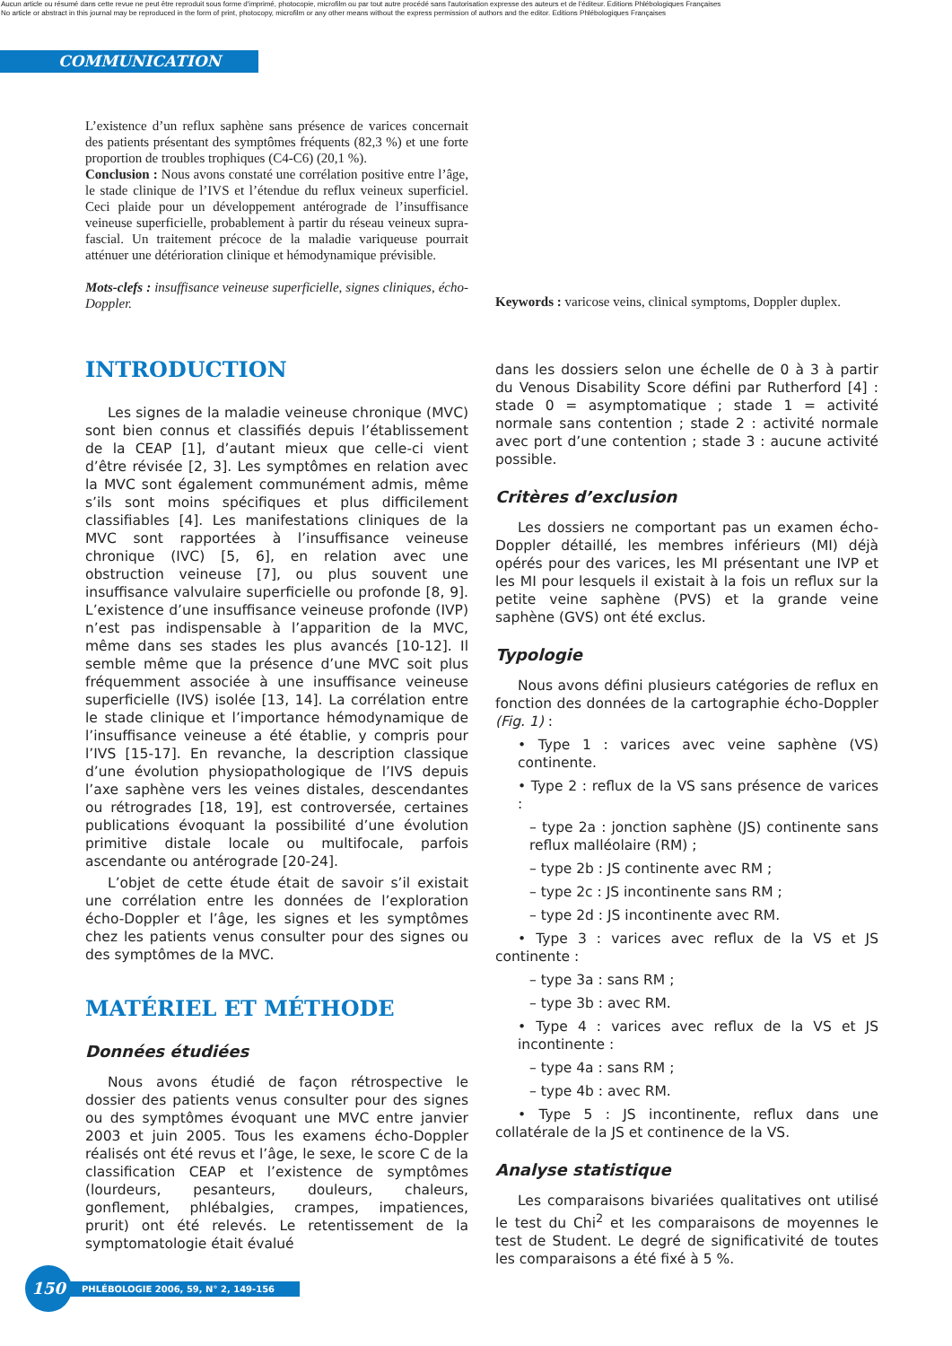Aucun article ou résumé dans cette revue ne peut être reproduit sous forme d'imprimé, photocopie, microfilm ou par tout autre procédé sans l'autorisation expresse des auteurs et de l'éditeur. Editions Phlébologiques Françaises
No article or abstract in this journal may be reproduced in the form of print, photocopy, microfilm or any other means without the express permission of authors and the editor. Editions Phlébologiques Françaises
COMMUNICATION
L’existence d’un reflux saphène sans présence de varices concernait des patients présentant des symptômes fréquents (82,3 %) et une forte proportion de troubles trophiques (C4-C6) (20,1 %).
Conclusion : Nous avons constaté une corrélation positive entre l’âge, le stade clinique de l’IVS et l’étendue du reflux veineux superficiel. Ceci plaide pour un développement antérograde de l’insuffisance veineuse superficielle, probablement à partir du réseau veineux supra-fascial. Un traitement précoce de la maladie variqueuse pourrait atténuer une détérioration clinique et hémodynamique prévisible.
Mots-clefs : insuffisance veineuse superficielle, signes cliniques, écho-Doppler.
Keywords : varicose veins, clinical symptoms, Doppler duplex.
INTRODUCTION
Les signes de la maladie veineuse chronique (MVC) sont bien connus et classifiés depuis l’établissement de la CEAP [1], d’autant mieux que celle-ci vient d’être révisée [2, 3]. Les symptômes en relation avec la MVC sont également communément admis, même s’ils sont moins spécifiques et plus difficilement classifiables [4]. Les manifestations cliniques de la MVC sont rapportées à l’insuffisance veineuse chronique (IVC) [5, 6], en relation avec une obstruction veineuse [7], ou plus souvent une insuffisance valvulaire superficielle ou profonde [8, 9]. L’existence d’une insuffisance veineuse profonde (IVP) n’est pas indispensable à l’apparition de la MVC, même dans ses stades les plus avancés [10-12]. Il semble même que la présence d’une MVC soit plus fréquemment associée à une insuffisance veineuse superficielle (IVS) isolée [13, 14]. La corrélation entre le stade clinique et l’importance hémodynamique de l’insuffisance veineuse a été établie, y compris pour l’IVS [15-17]. En revanche, la description classique d’une évolution physiopathologique de l’IVS depuis l’axe saphène vers les veines distales, descendantes ou rétrogrades [18, 19], est controversée, certaines publications évoquant la possibilité d’une évolution primitive distale locale ou multifocale, parfois ascendante ou antérograde [20-24].
L’objet de cette étude était de savoir s’il existait une corrélation entre les données de l’exploration écho-Doppler et l’âge, les signes et les symptômes chez les patients venus consulter pour des signes ou des symptômes de la MVC.
MATÉRIEL ET MÉTHODE
Données étudiées
Nous avons étudié de façon rétrospective le dossier des patients venus consulter pour des signes ou des symptômes évoquant une MVC entre janvier 2003 et juin 2005. Tous les examens écho-Doppler réalisés ont été revus et l’âge, le sexe, le score C de la classification CEAP et l’existence de symptômes (lourdeurs, pesanteurs, douleurs, chaleurs, gonflement, phlébalgies, crampes, impatiences, prurit) ont été relevés. Le retentissement de la symptomatologie était évalué
dans les dossiers selon une échelle de 0 à 3 à partir du Venous Disability Score défini par Rutherford [4] : stade 0 = asymptomatique ; stade 1 = activité normale sans contention ; stade 2 : activité normale avec port d’une contention ; stade 3 : aucune activité possible.
Critères d’exclusion
Les dossiers ne comportant pas un examen écho-Doppler détaillé, les membres inférieurs (MI) déjà opérés pour des varices, les MI présentant une IVP et les MI pour lesquels il existait à la fois un reflux sur la petite veine saphène (PVS) et la grande veine saphène (GVS) ont été exclus.
Typologie
Nous avons défini plusieurs catégories de reflux en fonction des données de la cartographie écho-Doppler (Fig. 1) :
• Type 1 : varices avec veine saphène (VS) continente.
• Type 2 : reflux de la VS sans présence de varices :
– type 2a : jonction saphène (JS) continente sans reflux malléolaire (RM) ;
– type 2b : JS continente avec RM ;
– type 2c : JS incontinente sans RM ;
– type 2d : JS incontinente avec RM.
• Type 3 : varices avec reflux de la VS et JS continente :
– type 3a : sans RM ;
– type 3b : avec RM.
• Type 4 : varices avec reflux de la VS et JS incontinente :
– type 4a : sans RM ;
– type 4b : avec RM.
• Type 5 : JS incontinente, reflux dans une collatérale de la JS et continence de la VS.
Analyse statistique
Les comparaisons bivariées qualitatives ont utilisé le test du Chi<sup>2</sup> et les comparaisons de moyennes le test de Student. Le degré de significativité de toutes les comparaisons a été fixé à 5 %.
150
PHLÉBOLOGIE 2006, 59, N° 2, 149-156